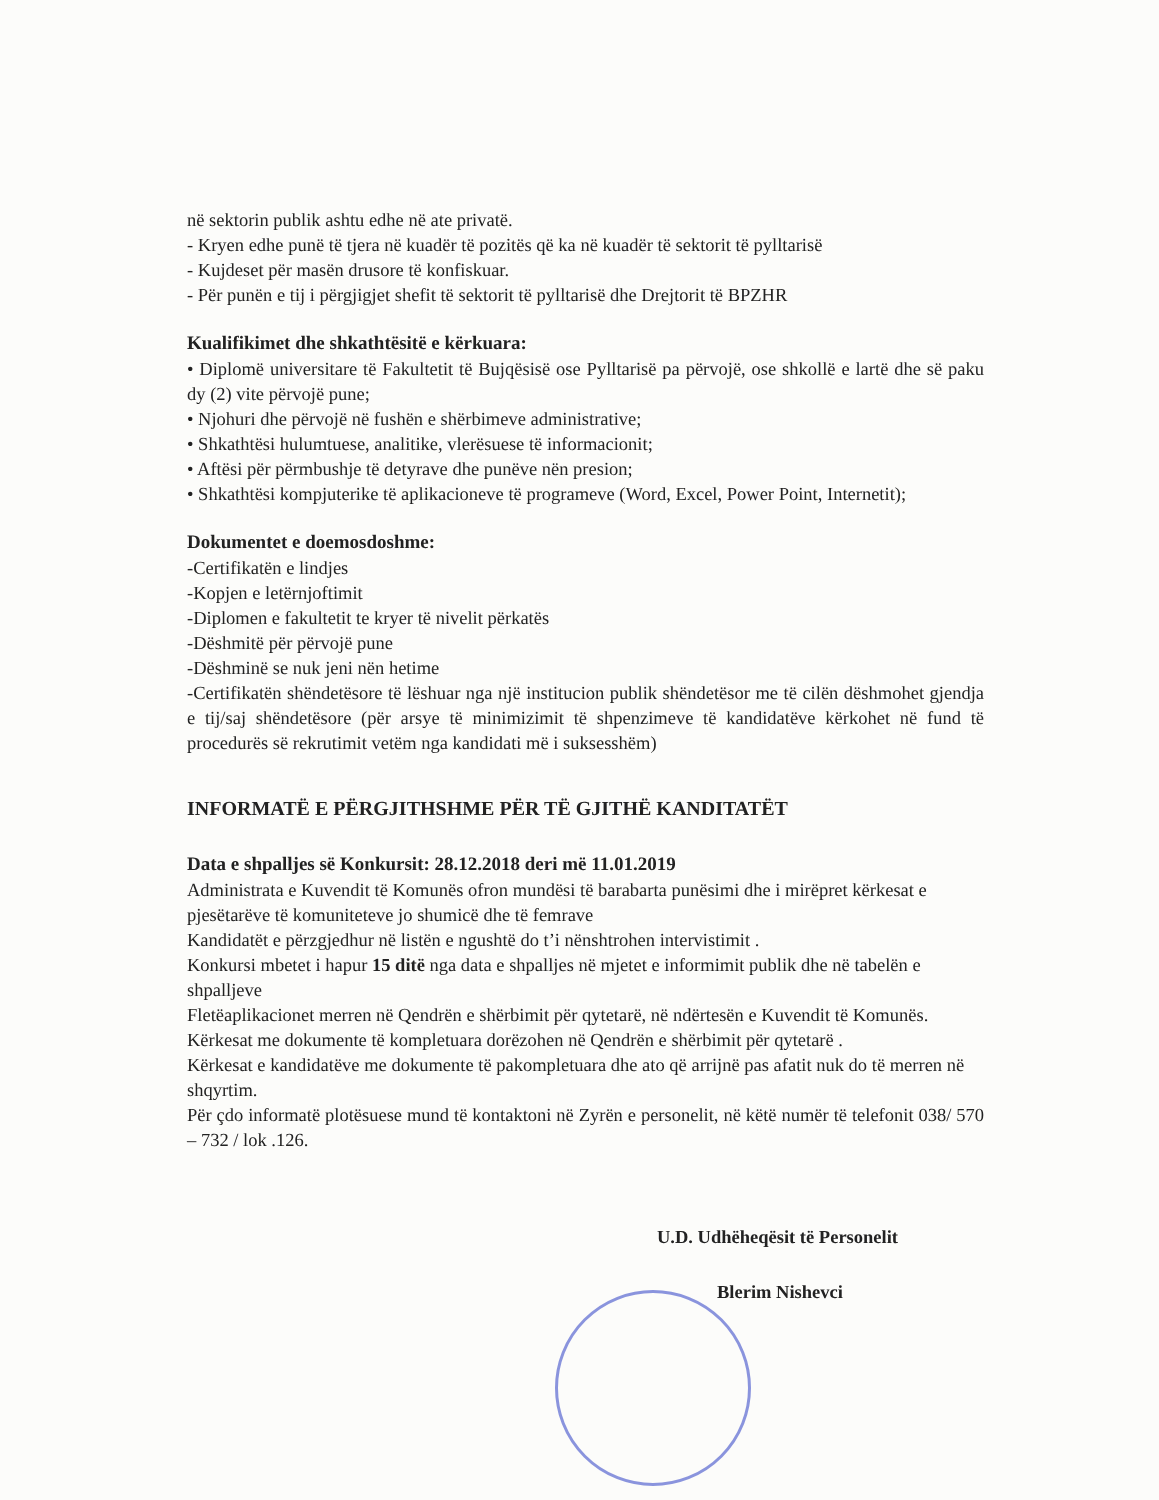në sektorin publik ashtu edhe në ate privatë.
- Kryen edhe punë të tjera në kuadër të pozitës që ka në kuadër të sektorit të pylltarisë
- Kujdeset për masën drusore të konfiskuar.
- Për punën e tij i përgjigjet shefit të sektorit të pylltarisë dhe Drejtorit të BPZHR
Kualifikimet dhe shkathtësitë e kërkuara:
• Diplomë universitare të Fakultetit të Bujqësisë ose Pylltarisë pa përvojë, ose shkollë e lartë dhe së paku dy (2) vite përvojë pune;
• Njohuri dhe përvojë në fushën e shërbimeve administrative;
• Shkathtësi hulumtuese, analitike, vlerësuese të informacionit;
• Aftësi për përmbushje të detyrave dhe punëve nën presion;
• Shkathtësi kompjuterike të aplikacioneve të programeve (Word, Excel, Power Point, Internetit);
Dokumentet e doemosdoshme:
-Certifikatën e lindjes
-Kopjen e letërnjoftimit
-Diplomen e fakultetit te kryer të nivelit përkatës
-Dëshmitë për përvojë pune
-Dëshminë se nuk jeni nën hetime
-Certifikatën shëndetësore të lëshuar nga një institucion publik shëndetësor me të cilën dëshmohet gjendja e tij/saj shëndetësore (për arsye të minimizimit të shpenzimeve të kandidatëve kërkohet në fund të procedurës së rekrutimit vetëm nga kandidati më i suksesshëm)
INFORMATË E PËRGJITHSHME PËR TË GJITHË KANDITATËT
Data e shpalljes së Konkursit: 28.12.2018 deri më 11.01.2019
Administrata e Kuvendit të Komunës ofron mundësi të barabarta punësimi dhe i mirëpret kërkesat e pjesëtarëve të komuniteteve jo shumicë dhe të femrave
Kandidatët e përzgjedhur në listën e ngushtë do t’i nënshtrohen intervistimit .
Konkursi mbetet i hapur 15 ditë nga data e shpalljes në mjetet e informimit publik dhe në tabelën e shpalljeve
Fletëaplikacionet merren në Qendrën e shërbimit për qytetarë, në ndërtesën e Kuvendit të Komunës.
Kërkesat me dokumente të kompletuara dorëzohen në Qendrën e shërbimit për qytetarë .
Kërkesat e kandidatëve me dokumente të pakompletuara dhe ato që arrijnë pas afatit nuk do të merren në shqyrtim.
Për çdo informatë plotësuese mund të kontaktoni në Zyrën e personelit, në këtë numër të telefonit 038/ 570 – 732 / lok .126.
U.D. Udhëheqësit të Personelit
Blerim Nishevci